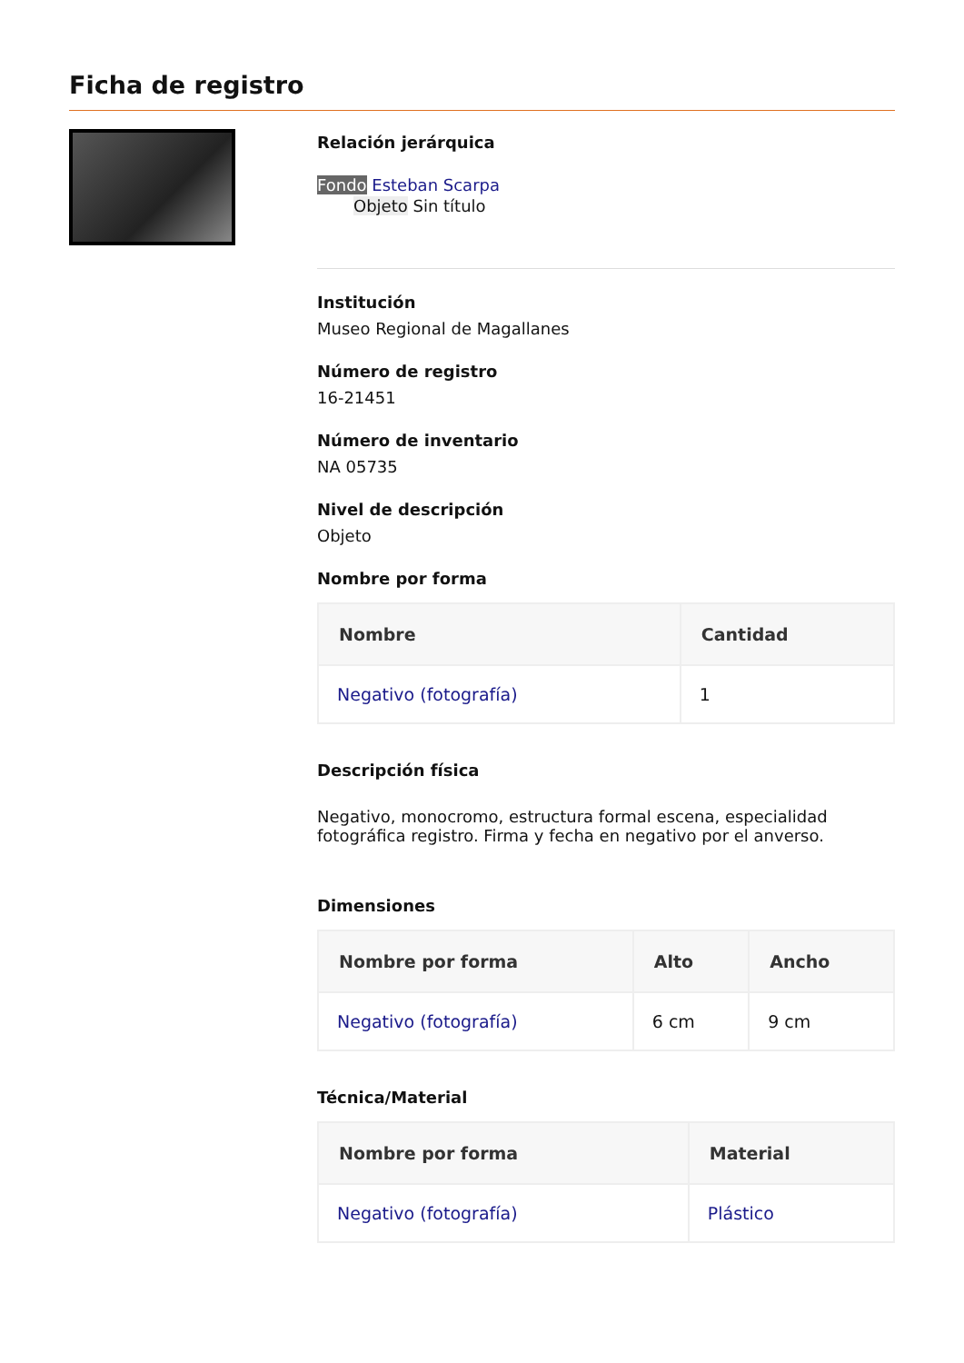Ficha de registro
Relación jerárquica
Fondo Esteban Scarpa
Objeto Sin título
Institución
Museo Regional de Magallanes
Número de registro
16-21451
Número de inventario
NA 05735
Nivel de descripción
Objeto
Nombre por forma
| Nombre | Cantidad |
| --- | --- |
| Negativo (fotografía) | 1 |
Descripción física
Negativo, monocromo, estructura formal escena, especialidad fotográfica registro. Firma y fecha en negativo por el anverso.
Dimensiones
| Nombre por forma | Alto | Ancho |
| --- | --- | --- |
| Negativo (fotografía) | 6 cm | 9 cm |
Técnica/Material
| Nombre por forma | Material |
| --- | --- |
| Negativo (fotografía) | Plástico |